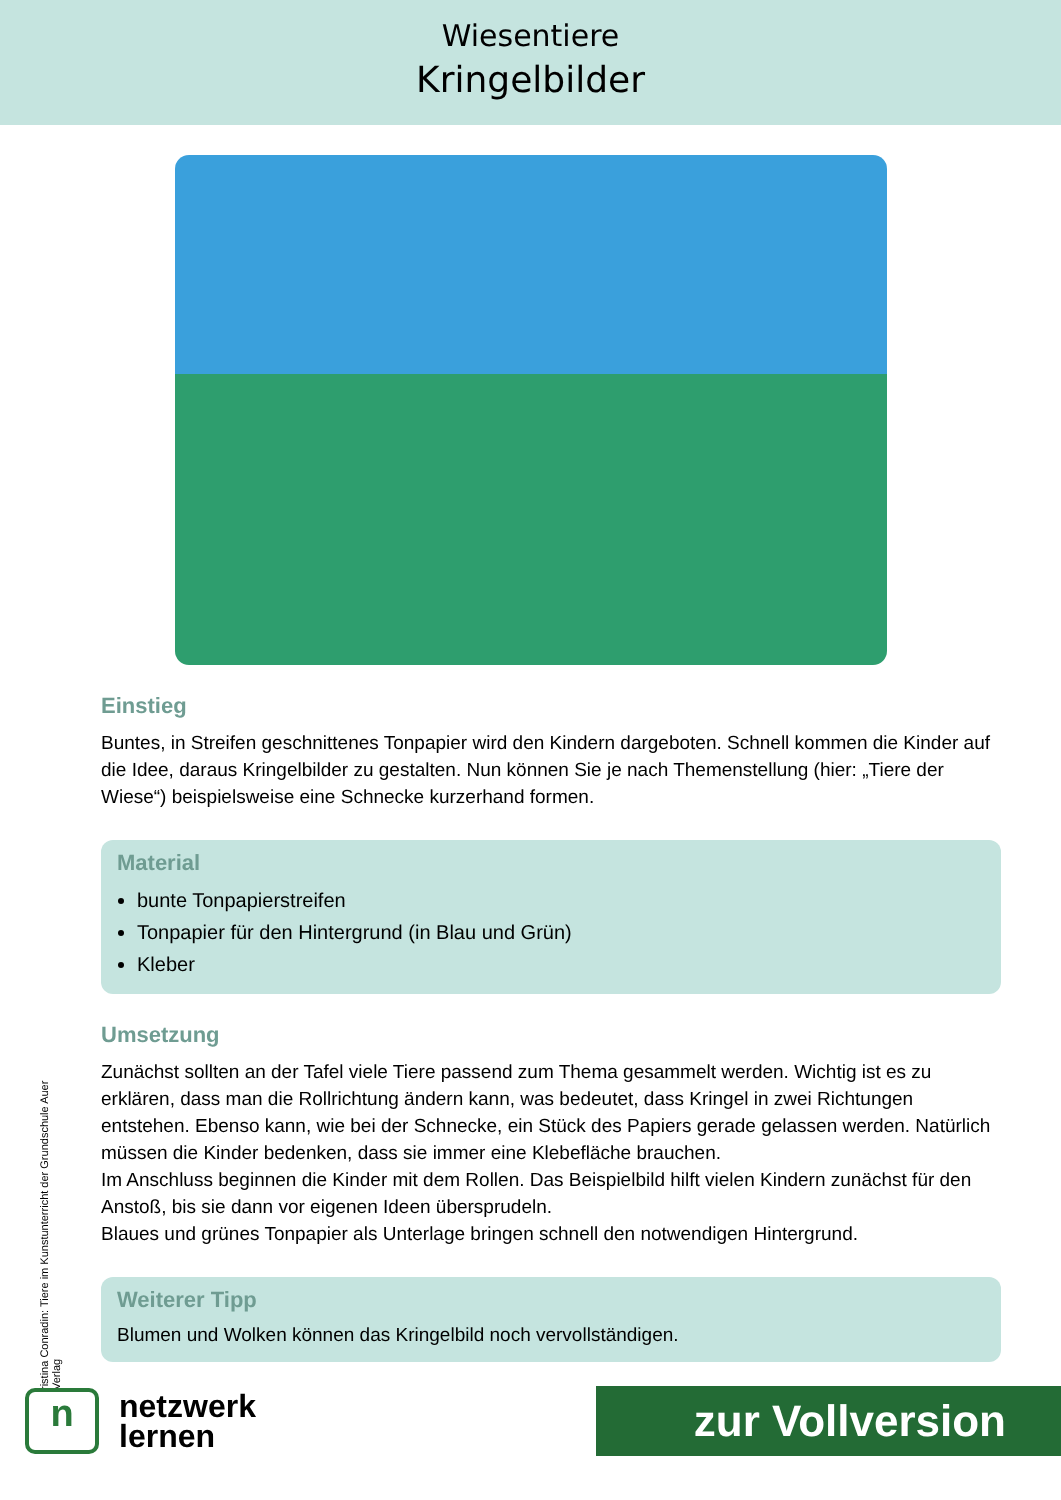Wiesentiere
Kringelbilder
Einstieg
Buntes, in Streifen geschnittenes Tonpapier wird den Kindern dargeboten. Schnell kommen die Kinder auf die Idee, daraus Kringelbilder zu gestalten. Nun können Sie je nach Themen­stellung (hier: „Tiere der Wiese“) beispielsweise eine Schnecke kurzerhand formen.
Material
bunte Tonpapierstreifen
Tonpapier für den Hintergrund (in Blau und Grün)
Kleber
Umsetzung
Zunächst sollten an der Tafel viele Tiere passend zum Thema gesammelt werden. Wichtig ist es zu erklären, dass man die Rollrichtung ändern kann, was bedeutet, dass Kringel in zwei Richtungen entstehen. Ebenso kann, wie bei der Schnecke, ein Stück des Papiers gerade gelassen werden. Natürlich müssen die Kinder bedenken, dass sie immer eine Klebefläche brauchen.
Im Anschluss beginnen die Kinder mit dem Rollen. Das Beispielbild hilft vielen Kindern zu­nächst für den Anstoß, bis sie dann vor eigenen Ideen übersprudeln.
Blaues und grünes Tonpapier als Unterlage bringen schnell den notwendigen Hintergrund.
Weiterer Tipp
Blumen und Wolken können das Kringelbild noch vervollständigen.
ristina Conradin: Tiere im Kunstunterricht der Grundschule Auer Verlag
n
netzwerk
lernen
zur Vollversion